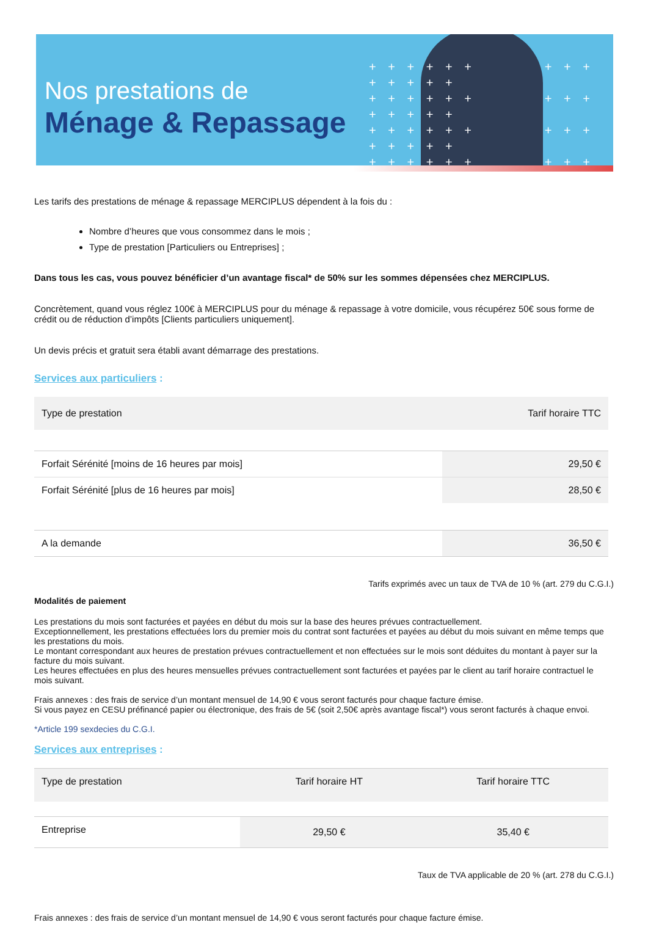+ + + + + + + + + + + + + +
+ + + + + + + + + + + + + +
+ + + + + + + + + + + + + +
+ + + + + + + + + + + + + +
Nos prestations de
Ménage & Repassage
Les tarifs des prestations de ménage & repassage MERCIPLUS dépendent à la fois du :
Nombre d’heures que vous consommez dans le mois ;
Type de prestation [Particuliers ou Entreprises] ;
Dans tous les cas, vous pouvez bénéficier d’un avantage fiscal* de 50% sur les sommes dépensées chez MERCIPLUS.
Concrètement, quand vous réglez 100€ à MERCIPLUS pour du ménage & repassage à votre domicile, vous récupérez 50€ sous forme de crédit ou de réduction d’impôts [Clients particuliers uniquement].
Un devis précis et gratuit sera établi avant démarrage des prestations.
Services aux particuliers :
| Type de prestation | Tarif horaire TTC |
| --- | --- |
| Forfait Sérénité [moins de 16 heures par mois] | 29,50 € |
| Forfait Sérénité [plus de 16 heures par mois] | 28,50 € |
| A la demande | 36,50 € |
Tarifs exprimés avec un taux de TVA de 10 % (art. 279 du C.G.I.)
Modalités de paiement
Les prestations du mois sont facturées et payées en début du mois sur la base des heures prévues contractuellement.
Exceptionnellement, les prestations effectuées lors du premier mois du contrat sont facturées et payées au début du mois suivant en même temps que les prestations du mois.
Le montant correspondant aux heures de prestation prévues contractuellement et non effectuées sur le mois sont déduites du montant à payer sur la facture du mois suivant.
Les heures effectuées en plus des heures mensuelles prévues contractuellement sont facturées et payées par le client au tarif horaire contractuel le mois suivant.
Frais annexes : des frais de service d’un montant mensuel de 14,90 € vous seront facturés pour chaque facture émise.
Si vous payez en CESU préfinancé papier ou électronique, des frais de 5€ (soit 2,50€ après avantage fiscal*) vous seront facturés à chaque envoi.
*Article 199 sexdecies du C.G.I.
Services aux entreprises :
| Type de prestation | Tarif horaire HT | Tarif horaire TTC |
| --- | --- | --- |
| Entreprise | 29,50 € | 35,40 € |
Taux de TVA applicable de 20 % (art. 278 du C.G.I.)
Frais annexes : des frais de service d’un montant mensuel de 14,90 € vous seront facturés pour chaque facture émise.